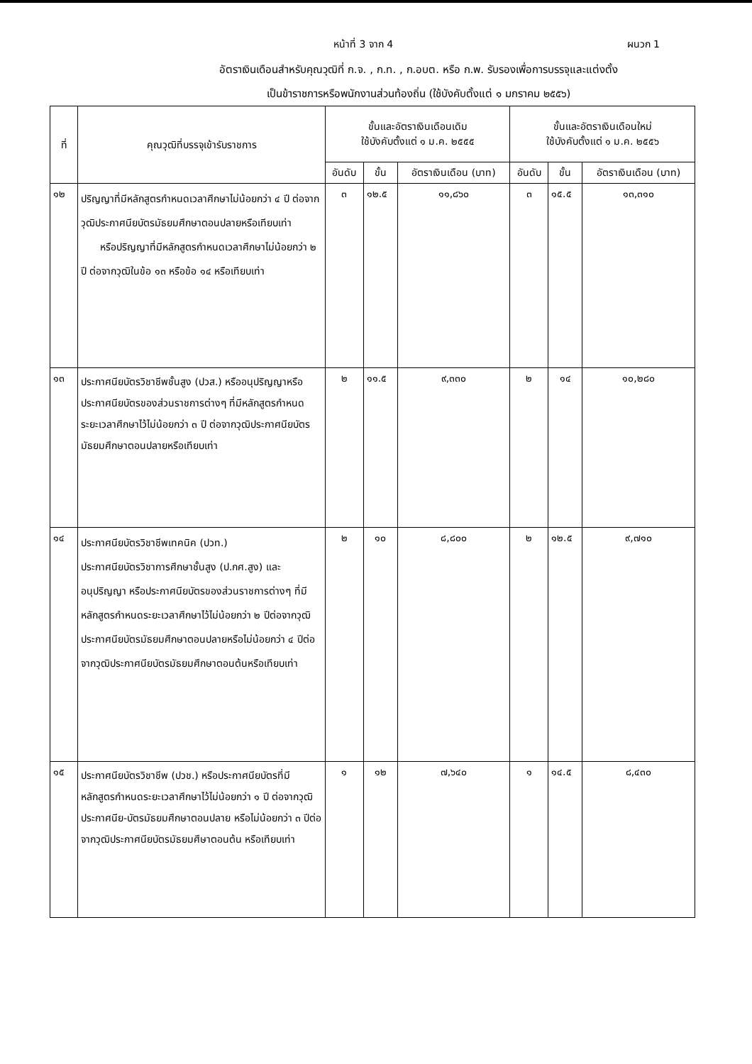หน้าที่ 3 จาก 4 ผนวก 1
อัตราเงินเดือนสำหรับคุณวุฒิที่ ก.จ. , ก.ท. , ก.อบต. หรือ ก.พ. รับรองเพื่อการบรรจุและแต่งตั้ง
เป็นข้าราชการหรือพนักงานส่วนท้องถิ่น (ใช้บังคับตั้งแต่ ๑ มกราคม ๒๕๕๖)
| ที่ | คุณวุฒิที่บรรจุเข้ารับราชการ | ขั้นและอัตราเงินเดือนเดิม ใช้บังคับตั้งแต่ ๑ ม.ค. ๒๕๕๕ | | | ขั้นและอัตราเงินเดือนใหม่ ใช้บังคับตั้งแต่ ๑ ม.ค. ๒๕๕๖ | | |
| --- | --- | --- | --- | --- | --- | --- | --- |
| | | อันดับ | ขั้น | อัตราเงินเดือน (บาท) | อันดับ | ขั้น | อัตราเงินเดือน (บาท) |
| ๑๒ | ปริญญาที่มีหลักสูตรกำหนดเวลาศึกษาไม่น้อยกว่า ๔ ปี ต่อจากวุฒิประกาศนียบัตรมัธยมศึกษาตอนปลายหรือเทียบเท่า หรือปริญญาที่มีหลักสูตรกำหนดเวลาศึกษาไม่น้อยกว่า ๒ ปี ต่อจากวุฒิในข้อ ๑๓ หรือข้อ ๑๔ หรือเทียบเท่า | ๓ | ๑๒.๕ | ๑๑,๘๖๐ | ๓ | ๑๕.๕ | ๑๓,๓๑๐ |
| ๑๓ | ประกาศนียบัตรวิชาชีพชั้นสูง (ปวส.) หรืออนุปริญญาหรือประกาศนียบัตรของส่วนราชการต่างๆ ที่มีหลักสูตรกำหนดระยะเวลาศึกษาไว้ไม่น้อยกว่า ๓ ปี ต่อจากวุฒิประกาศนียบัตรมัธยมศึกษาตอนปลายหรือเทียบเท่า | ๒ | ๑๑.๕ | ๙,๓๓๐ | ๒ | ๑๔ | ๑๐,๒๘๐ |
| ๑๔ | ประกาศนียบัตรวิชาชีพเทคนิค (ปวท.) ประกาศนียบัตรวิชาการศึกษาชั้นสูง (ป.กศ.สูง) และ อนุปริญญา หรือประกาศนียบัตรของส่วนราชการต่างๆ ที่มีหลักสูตรกำหนดระยะเวลาศึกษาไว้ไม่น้อยกว่า ๒ ปีต่อจากวุฒิประกาศนียบัตรมัธยมศึกษาตอนปลายหรือไม่น้อยกว่า ๔ ปีต่อจากวุฒิประกาศนียบัตรมัธยมศึกษาตอนต้นหรือเทียบเท่า | ๒ | ๑๐ | ๘,๘๐๐ | ๒ | ๑๒.๕ | ๙,๗๑๐ |
| ๑๕ | ประกาศนียบัตรวิชาชีพ (ปวช.) หรือประกาศนียบัตรที่มีหลักสูตรกำหนดระยะเวลาศึกษาไว้ไม่น้อยกว่า ๑ ปี ต่อจากวุฒิประกาศนีย-บัตรมัธยมศึกษาตอนปลาย หรือไม่น้อยกว่า ๓ ปีต่อจากวุฒิประกาศนียบัตรมัธยมศึษาตอนต้น หรือเทียบเท่า | ๑ | ๑๒ | ๗,๖๔๐ | ๑ | ๑๔.๕ | ๘,๔๓๐ |